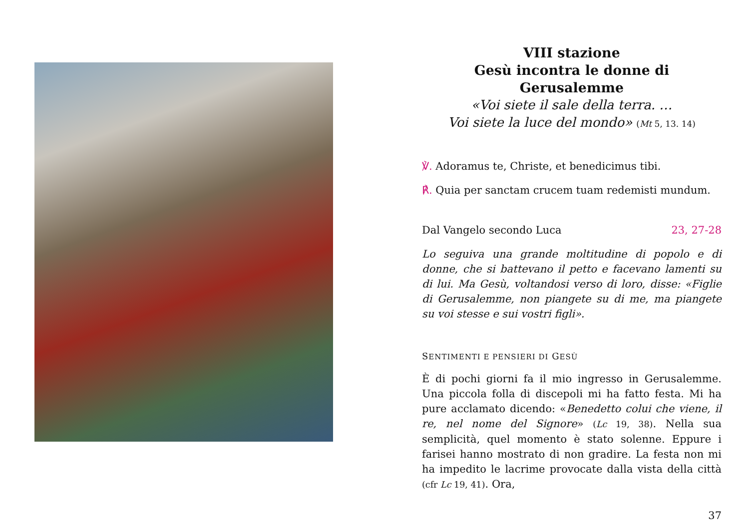VIII stazione
Gesù incontra le donne di Gerusalemme
«Voi siete il sale della terra. …
Voi siete la luce del mondo» (Mt 5, 13. 14)
℣. Adoramus te, Christe, et benedicimus tibi.
℟. Quia per sanctam crucem tuam redemisti mundum.
Dal Vangelo secondo Luca 23, 27-28
Lo seguiva una grande moltitudine di popolo e di donne, che si battevano il petto e facevano lamenti su di lui. Ma Gesù, voltandosi verso di loro, disse: «Figlie di Gerusalemme, non piangete su di me, ma piangete su voi stesse e sui vostri figli».
SENTIMENTI E PENSIERI DI GESÙ
È di pochi giorni fa il mio ingresso in Gerusalemme. Una piccola folla di discepoli mi ha fatto festa. Mi ha pure acclamato dicendo: «Benedetto colui che viene, il re, nel nome del Signore» (Lc 19, 38). Nella sua semplicità, quel momento è stato solenne. Eppure i farisei hanno mostrato di non gradire. La festa non mi ha impedito le lacrime provocate dalla vista della città (cfr Lc 19, 41). Ora,
37